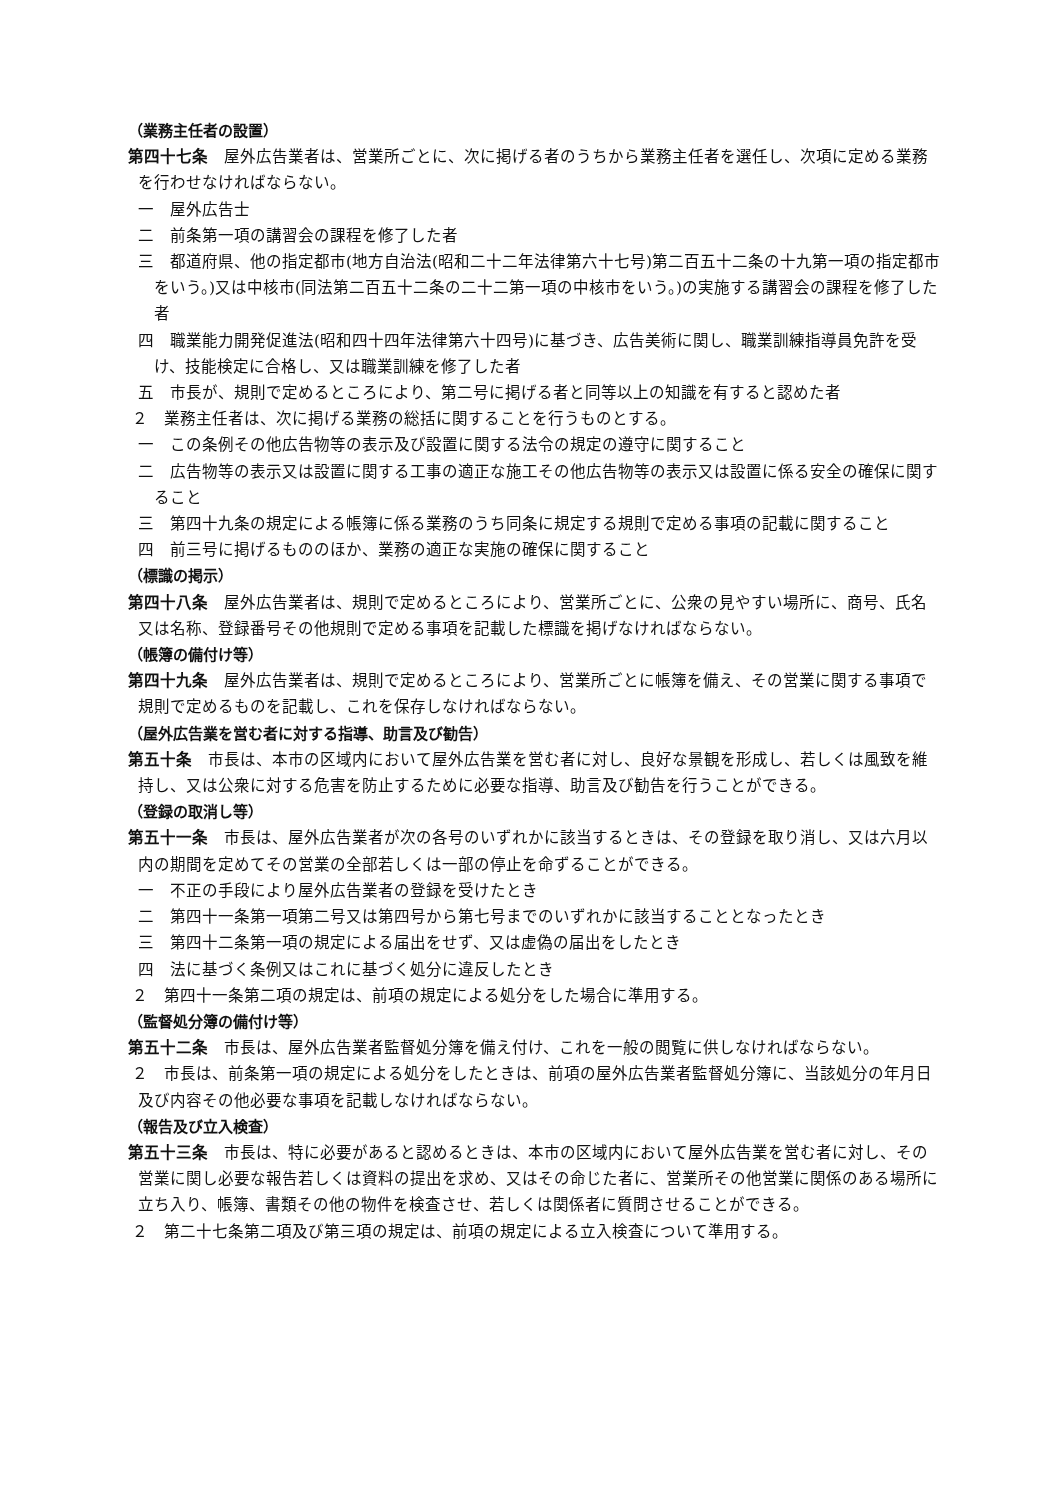（業務主任者の設置）
第四十七条　屋外広告業者は、営業所ごとに、次に掲げる者のうちから業務主任者を選任し、次項に定める業務を行わせなければならない。
一　屋外広告士
二　前条第一項の講習会の課程を修了した者
三　都道府県、他の指定都市(地方自治法(昭和二十二年法律第六十七号)第二百五十二条の十九第一項の指定都市をいう。)又は中核市(同法第二百五十二条の二十二第一項の中核市をいう。)の実施する講習会の課程を修了した者
四　職業能力開発促進法(昭和四十四年法律第六十四号)に基づき、広告美術に関し、職業訓練指導員免許を受け、技能検定に合格し、又は職業訓練を修了した者
五　市長が、規則で定めるところにより、第二号に掲げる者と同等以上の知識を有すると認めた者
２　業務主任者は、次に掲げる業務の総括に関することを行うものとする。
一　この条例その他広告物等の表示及び設置に関する法令の規定の遵守に関すること
二　広告物等の表示又は設置に関する工事の適正な施工その他広告物等の表示又は設置に係る安全の確保に関すること
三　第四十九条の規定による帳簿に係る業務のうち同条に規定する規則で定める事項の記載に関すること
四　前三号に掲げるもののほか、業務の適正な実施の確保に関すること
（標識の掲示）
第四十八条　屋外広告業者は、規則で定めるところにより、営業所ごとに、公衆の見やすい場所に、商号、氏名又は名称、登録番号その他規則で定める事項を記載した標識を掲げなければならない。
（帳簿の備付け等）
第四十九条　屋外広告業者は、規則で定めるところにより、営業所ごとに帳簿を備え、その営業に関する事項で規則で定めるものを記載し、これを保存しなければならない。
（屋外広告業を営む者に対する指導、助言及び勧告）
第五十条　市長は、本市の区域内において屋外広告業を営む者に対し、良好な景観を形成し、若しくは風致を維持し、又は公衆に対する危害を防止するために必要な指導、助言及び勧告を行うことができる。
（登録の取消し等）
第五十一条　市長は、屋外広告業者が次の各号のいずれかに該当するときは、その登録を取り消し、又は六月以内の期間を定めてその営業の全部若しくは一部の停止を命ずることができる。
一　不正の手段により屋外広告業者の登録を受けたとき
二　第四十一条第一項第二号又は第四号から第七号までのいずれかに該当することとなったとき
三　第四十二条第一項の規定による届出をせず、又は虚偽の届出をしたとき
四　法に基づく条例又はこれに基づく処分に違反したとき
２　第四十一条第二項の規定は、前項の規定による処分をした場合に準用する。
（監督処分簿の備付け等）
第五十二条　市長は、屋外広告業者監督処分簿を備え付け、これを一般の閲覧に供しなければならない。
２　市長は、前条第一項の規定による処分をしたときは、前項の屋外広告業者監督処分簿に、当該処分の年月日及び内容その他必要な事項を記載しなければならない。
（報告及び立入検査）
第五十三条　市長は、特に必要があると認めるときは、本市の区域内において屋外広告業を営む者に対し、その営業に関し必要な報告若しくは資料の提出を求め、又はその命じた者に、営業所その他営業に関係のある場所に立ち入り、帳簿、書類その他の物件を検査させ、若しくは関係者に質問させることができる。
２　第二十七条第二項及び第三項の規定は、前項の規定による立入検査について準用する。